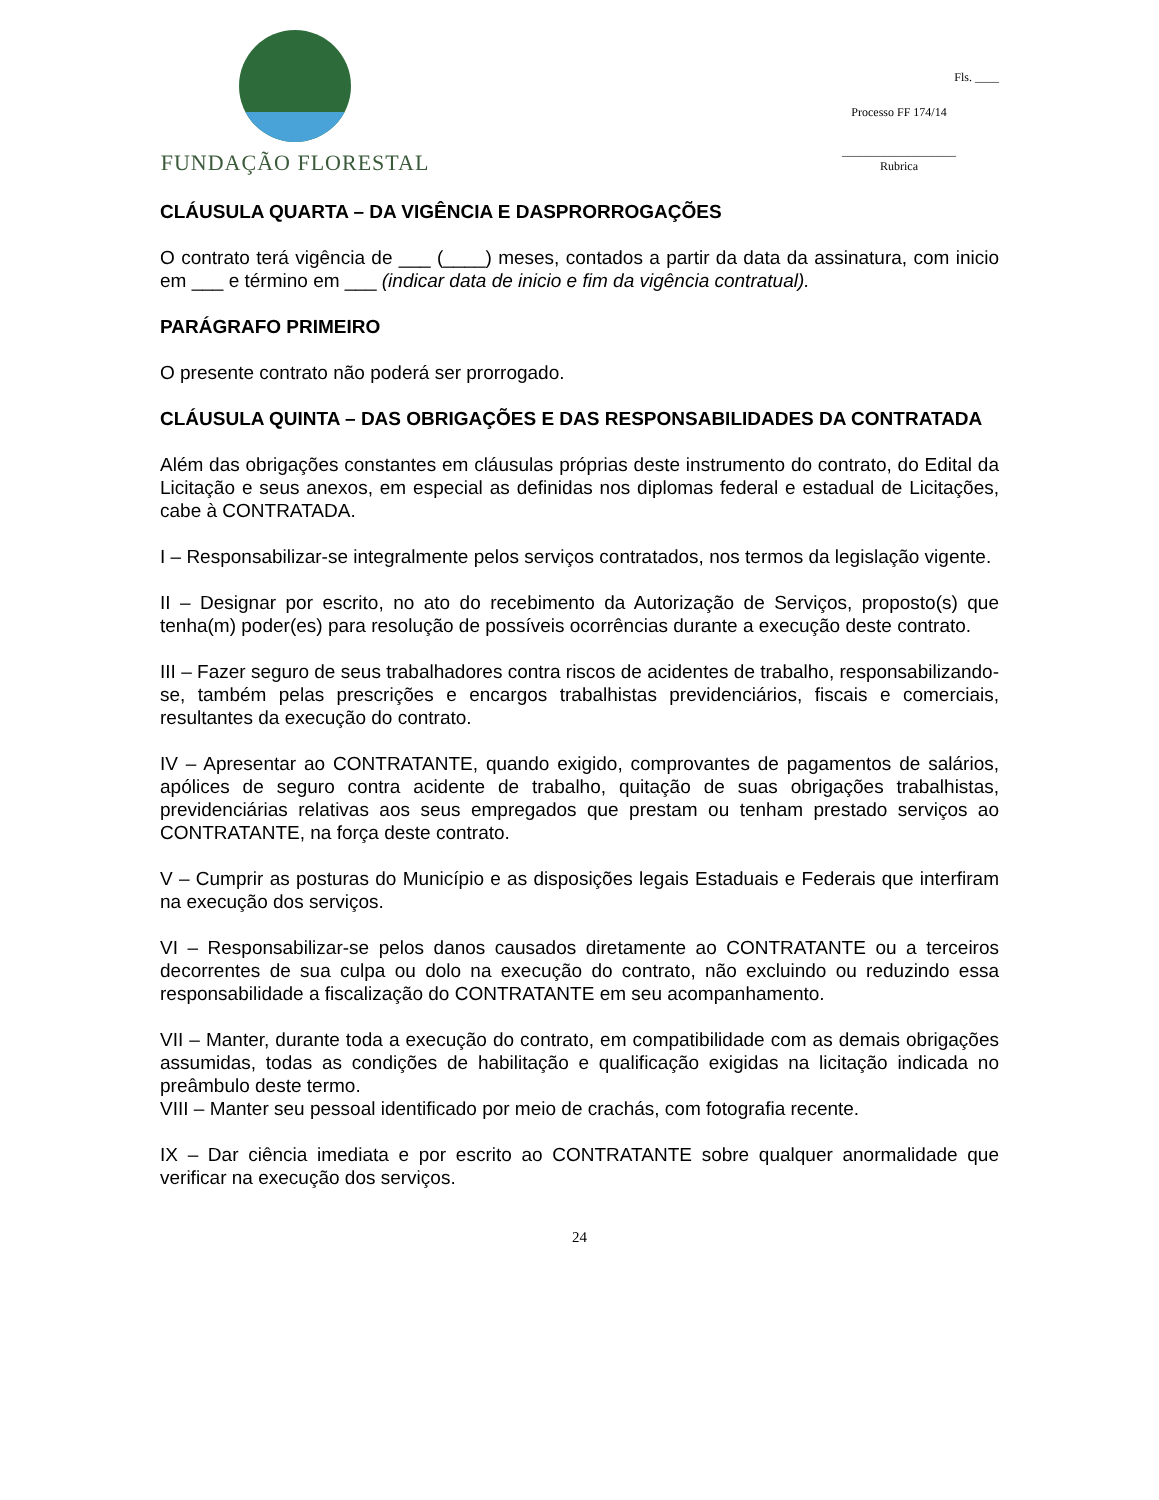FUNDAÇÃO FLORESTAL
Fls. ____
Processo FF 174/14
___________________
Rubrica
CLÁUSULA QUARTA – DA VIGÊNCIA E DASPRORROGAÇÕES
O contrato terá vigência de ___ (____) meses, contados a partir da data da assinatura, com inicio em ___ e término em ___ (indicar data de inicio e fim da vigência contratual).
PARÁGRAFO PRIMEIRO
O presente contrato não poderá ser prorrogado.
CLÁUSULA QUINTA – DAS OBRIGAÇÕES E DAS RESPONSABILIDADES DA CONTRATADA
Além das obrigações constantes em cláusulas próprias deste instrumento do contrato, do Edital da Licitação e seus anexos, em especial as definidas nos diplomas federal e estadual de Licitações, cabe à CONTRATADA.
I – Responsabilizar-se integralmente pelos serviços contratados, nos termos da legislação vigente.
II – Designar por escrito, no ato do recebimento da Autorização de Serviços, proposto(s) que tenha(m) poder(es) para resolução de possíveis ocorrências durante a execução deste contrato.
III – Fazer seguro de seus trabalhadores contra riscos de acidentes de trabalho, responsabilizando-se, também pelas prescrições e encargos trabalhistas previdenciários, fiscais e comerciais, resultantes da execução do contrato.
IV – Apresentar ao CONTRATANTE, quando exigido, comprovantes de pagamentos de salários, apólices de seguro contra acidente de trabalho, quitação de suas obrigações trabalhistas, previdenciárias relativas aos seus empregados que prestam ou tenham prestado serviços ao CONTRATANTE, na força deste contrato.
V – Cumprir as posturas do Município e as disposições legais Estaduais e Federais que interfiram na execução dos serviços.
VI – Responsabilizar-se pelos danos causados diretamente ao CONTRATANTE ou a terceiros decorrentes de sua culpa ou dolo na execução do contrato, não excluindo ou reduzindo essa responsabilidade a fiscalização do CONTRATANTE em seu acompanhamento.
VII – Manter, durante toda a execução do contrato, em compatibilidade com as demais obrigações assumidas, todas as condições de habilitação e qualificação exigidas na licitação indicada no preâmbulo deste termo.
VIII – Manter seu pessoal identificado por meio de crachás, com fotografia recente.
IX – Dar ciência imediata e por escrito ao CONTRATANTE sobre qualquer anormalidade que verificar na execução dos serviços.
24